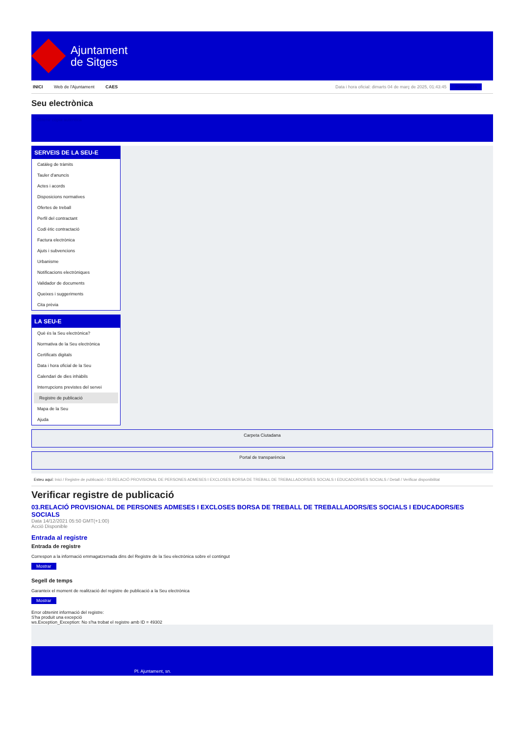Ajuntament
de Sitges
INICI Web de l'Ajuntament CAES Data i hora oficial: dimarts 04 de març de 2025, 01:43:45 Sincronitza
Seu electrònica
Obtenir còpia autèntica
SERVEIS DE LA SEU-E
Catàleg de tràmits
Tauler d'anuncis
Actes i acords
Disposicions normatives
Ofertes de treball
Perfil del contractant
Codi ètic contractació
Factura electrònica
Ajuts i subvencions
Urbanisme
Notificacions electròniques
Validador de documents
Queixes i suggeriments
Cita prèvia
LA SEU-E
Què és la Seu electrònica?
Normativa de la Seu electrònica
Certificats digitals
Data i hora oficial de la Seu
Calendari de dies inhàbils
Interrupcions previstes del servei
Registre de publicació
Mapa de la Seu
Ajuda
Carpeta Ciutadana
Portal de transparència
Esteu aquí: Inici / Registre de publicació / 03.RELACIÓ PROVISIONAL DE PERSONES ADMESES I EXCLOSES BORSA DE TREBALL DE TREBALLADORS/ES SOCIALS I EDUCADORS/ES SOCIALS / Detall / Verificar disponibilitat
Verificar registre de publicació
03.RELACIÓ PROVISIONAL DE PERSONES ADMESES I EXCLOSES BORSA DE TREBALL DE TREBALLADORS/ES SOCIALS I EDUCADORS/ES SOCIALS
Data 14/12/2021 05:50 GMT(+1:00)
Acció Disponible
Entrada al registre
Entrada de registre
Correspon a la informació emmagatzemada dins del Registre de la Seu electrònica sobre el contingut
Mostrar
Segell de temps
Garanteix el moment de realització del registre de publicació a la Seu electrònica
Mostrar
Error obtenint informació del registre:
S'ha produit una excepció
ws.Exception_Exception: No s'ha trobat el registre amb ID = 49302
Pl. Ajuntament, sn.